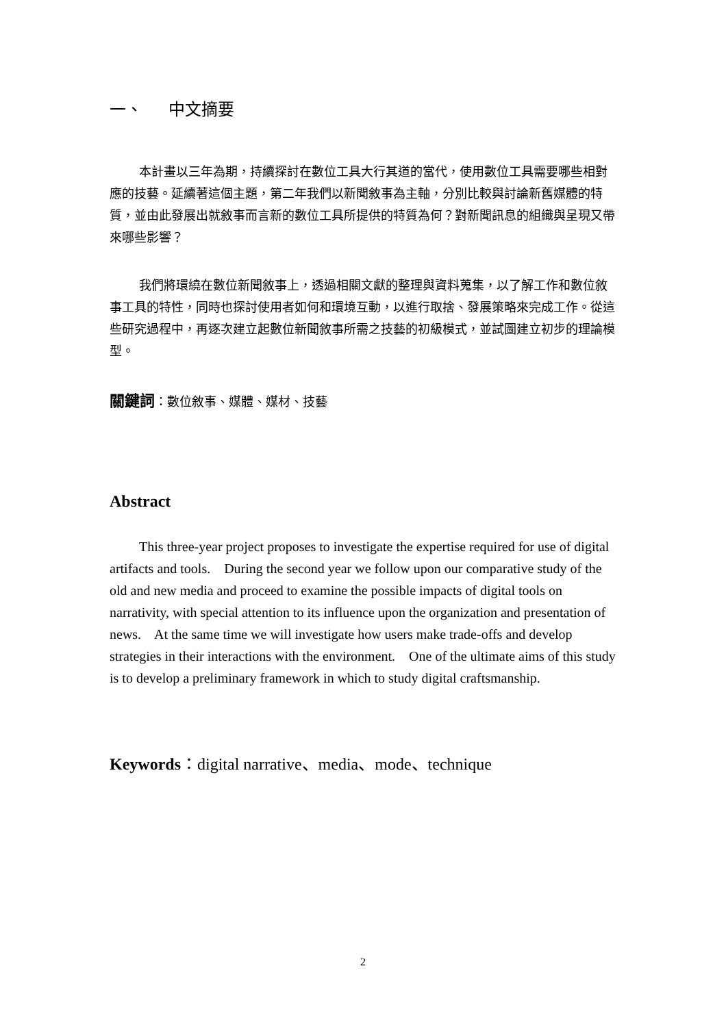一、 中文摘要
本計畫以三年為期，持續探討在數位工具大行其道的當代，使用數位工具需要哪些相對應的技藝。延續著這個主題，第二年我們以新聞敘事為主軸，分別比較與討論新舊媒體的特質，並由此發展出就敘事而言新的數位工具所提供的特質為何？對新聞訊息的組織與呈現又帶來哪些影響？
我們將環繞在數位新聞敘事上，透過相關文獻的整理與資料蒐集，以了解工作和數位敘事工具的特性，同時也探討使用者如何和環境互動，以進行取捨、發展策略來完成工作。從這些研究過程中，再逐次建立起數位新聞敘事所需之技藝的初級模式，並試圖建立初步的理論模型。
關鍵詞：數位敘事、媒體、媒材、技藝
Abstract
This three-year project proposes to investigate the expertise required for use of digital artifacts and tools. During the second year we follow upon our comparative study of the old and new media and proceed to examine the possible impacts of digital tools on narrativity, with special attention to its influence upon the organization and presentation of news. At the same time we will investigate how users make trade-offs and develop strategies in their interactions with the environment. One of the ultimate aims of this study is to develop a preliminary framework in which to study digital craftsmanship.
Keywords：digital narrative、media、mode、technique
2